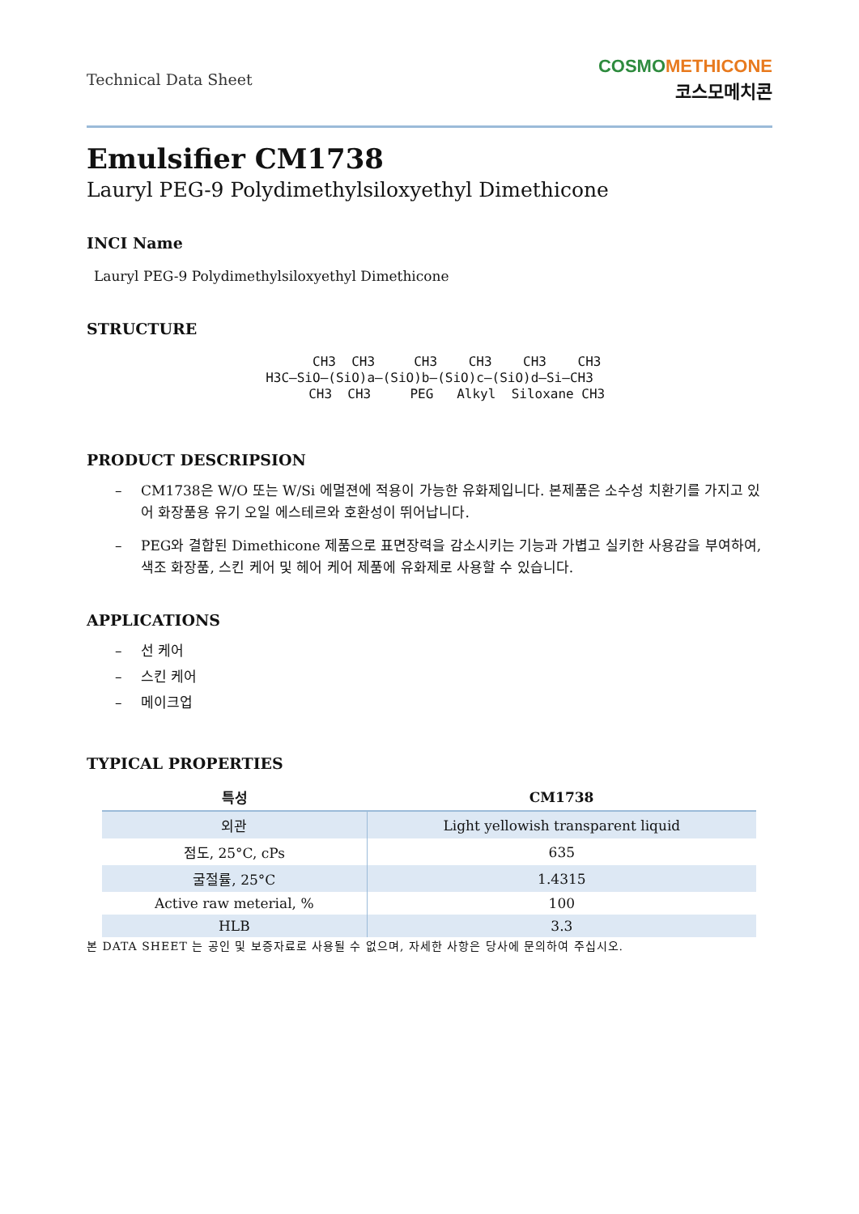Technical Data Sheet
CO SMO METHICONE
코스모메치콘
Emulsifier CM1738
Lauryl PEG-9 Polydimethylsiloxyethyl Dimethicone
INCI Name
Lauryl PEG-9 Polydimethylsiloxyethyl Dimethicone
STRUCTURE
CH3 CH3 CH3 CH3 CH3 CH3 H3C—SiO—(SiO)a—(SiO)b—(SiO)c—(SiO)d—Si—CH3 CH3 CH3 PEG Alkyl Siloxane CH3
PRODUCT DESCRIPSION
– CM1738은 W/O 또는 W/Si 에멀젼에 적용이 가능한 유화제입니다. 본제품은 소수성 치환기를 가지고 있어 화장품용 유기 오일 에스테르와 호환성이 뛰어납니다.
– PEG와 결합된 Dimethicone 제품으로 표면장력을 감소시키는 기능과 가볍고 실키한 사용감을 부여하여, 색조 화장품, 스킨 케어 및 헤어 케어 제품에 유화제로 사용할 수 있습니다.
APPLICATIONS
– 선 케어
– 스킨 케어
– 메이크업
TYPICAL PROPERTIES
| 특성 | CM1738 |
| --- | --- |
| 외관 | Light yellowish transparent liquid |
| 점도, 25°C, cPs | 635 |
| 굴절률, 25°C | 1.4315 |
| Active raw meterial, % | 100 |
| HLB | 3.3 |
본 DATA SHEET 는 공인 및 보증자료로 사용될 수 없으며, 자세한 사항은 당사에 문의하여 주십시오.